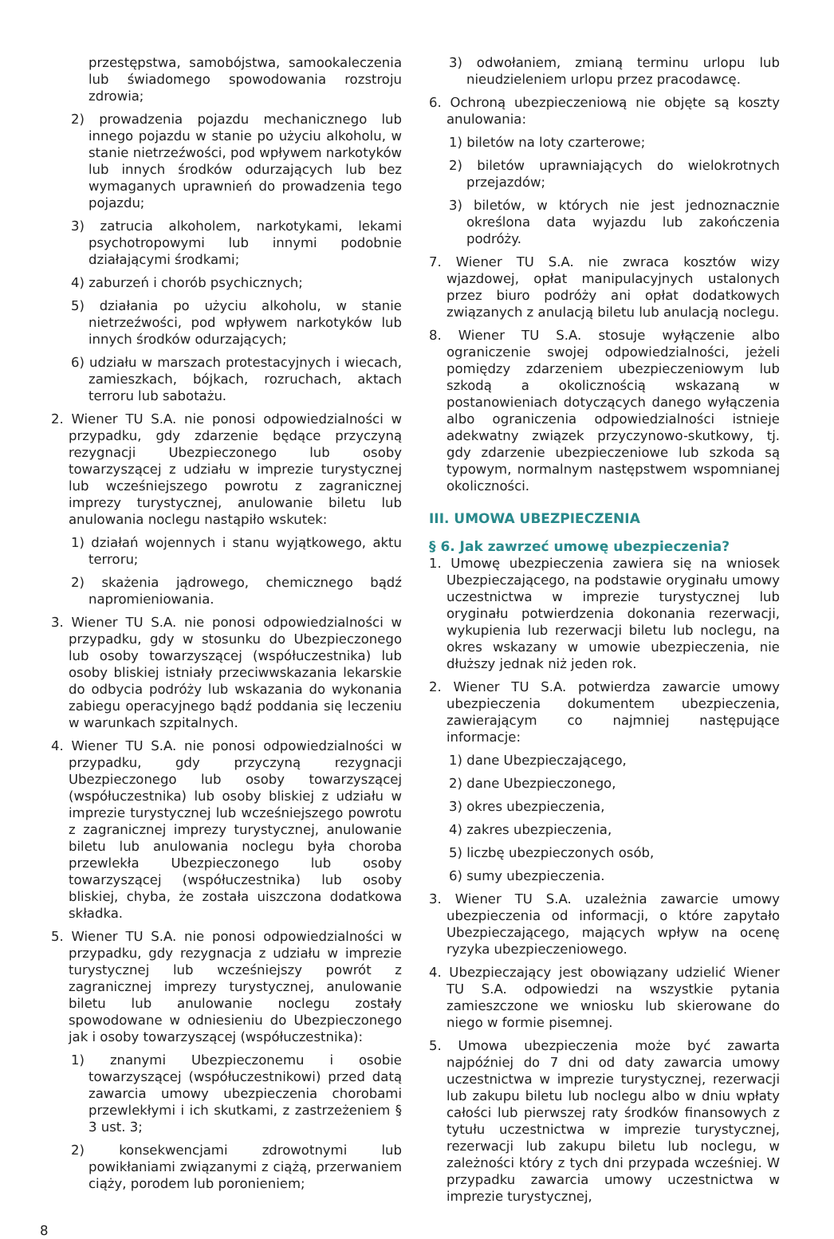przestępstwa, samobójstwa, samookaleczenia lub świadomego spowodowania rozstroju zdrowia;
2) prowadzenia pojazdu mechanicznego lub innego pojazdu w stanie po użyciu alkoholu, w stanie nietrzeźwości, pod wpływem narkotyków lub innych środków odurzających lub bez wymaganych uprawnień do prowadzenia tego pojazdu;
3) zatrucia alkoholem, narkotykami, lekami psychotropowymi lub innymi podobnie działającymi środkami;
4) zaburzeń i chorób psychicznych;
5) działania po użyciu alkoholu, w stanie nietrzeźwości, pod wpływem narkotyków lub innych środków odurzających;
6) udziału w marszach protestacyjnych i wiecach, zamieszkach, bójkach, rozruchach, aktach terroru lub sabotażu.
2. Wiener TU S.A. nie ponosi odpowiedzialności w przypadku, gdy zdarzenie będące przyczyną rezygnacji Ubezpieczonego lub osoby towarzyszącej z udziału w imprezie turystycznej lub wcześniejszego powrotu z zagranicznej imprezy turystycznej, anulowanie biletu lub anulowania noclegu nastąpiło wskutek:
1) działań wojennych i stanu wyjątkowego, aktu terroru;
2) skażenia jądrowego, chemicznego bądź napromieniowania.
3. Wiener TU S.A. nie ponosi odpowiedzialności w przypadku, gdy w stosunku do Ubezpieczonego lub osoby towarzyszącej (współuczestnika) lub osoby bliskiej istniały przeciwwskazania lekarskie do odbycia podróży lub wskazania do wykonania zabiegu operacyjnego bądź poddania się leczeniu w warunkach szpitalnych.
4. Wiener TU S.A. nie ponosi odpowiedzialności w przypadku, gdy przyczyną rezygnacji Ubezpieczonego lub osoby towarzyszącej (współuczestnika) lub osoby bliskiej z udziału w imprezie turystycznej lub wcześniejszego powrotu z zagranicznej imprezy turystycznej, anulowanie biletu lub anulowania noclegu była choroba przewlekła Ubezpieczonego lub osoby towarzyszącej (współuczestnika) lub osoby bliskiej, chyba, że została uiszczona dodatkowa składka.
5. Wiener TU S.A. nie ponosi odpowiedzialności w przypadku, gdy rezygnacja z udziału w imprezie turystycznej lub wcześniejszy powrót z zagranicznej imprezy turystycznej, anulowanie biletu lub anulowanie noclegu zostały spowodowane w odniesieniu do Ubezpieczonego jak i osoby towarzyszącej (współuczestnika):
1) znanymi Ubezpieczonemu i osobie towarzyszącej (współuczestnikowi) przed datą zawarcia umowy ubezpieczenia chorobami przewlekłymi i ich skutkami, z zastrzeżeniem § 3 ust. 3;
2) konsekwencjami zdrowotnymi lub powikłaniami związanymi z ciążą, przerwaniem ciąży, porodem lub poronieniem;
3) odwołaniem, zmianą terminu urlopu lub nieudzieleniem urlopu przez pracodawcę.
6. Ochroną ubezpieczeniową nie objęte są koszty anulowania:
1) biletów na loty czarterowe;
2) biletów uprawniających do wielokrotnych przejazdów;
3) biletów, w których nie jest jednoznacznie określona data wyjazdu lub zakończenia podróży.
7. Wiener TU S.A. nie zwraca kosztów wizy wjazdowej, opłat manipulacyjnych ustalonych przez biuro podróży ani opłat dodatkowych związanych z anulacją biletu lub anulacją noclegu.
8. Wiener TU S.A. stosuje wyłączenie albo ograniczenie swojej odpowiedzialności, jeżeli pomiędzy zdarzeniem ubezpieczeniowym lub szkodą a okolicznością wskazaną w postanowieniach dotyczących danego wyłączenia albo ograniczenia odpowiedzialności istnieje adekwatny związek przyczynowo-skutkowy, tj. gdy zdarzenie ubezpieczeniowe lub szkoda są typowym, normalnym następstwem wspomnianej okoliczności.
III. UMOWA UBEZPIECZENIA
§ 6. Jak zawrzeć umowę ubezpieczenia?
1. Umowę ubezpieczenia zawiera się na wniosek Ubezpieczającego, na podstawie oryginału umowy uczestnictwa w imprezie turystycznej lub oryginału potwierdzenia dokonania rezerwacji, wykupienia lub rezerwacji biletu lub noclegu, na okres wskazany w umowie ubezpieczenia, nie dłuższy jednak niż jeden rok.
2. Wiener TU S.A. potwierdza zawarcie umowy ubezpieczenia dokumentem ubezpieczenia, zawierającym co najmniej następujące informacje:
1) dane Ubezpieczającego,
2) dane Ubezpieczonego,
3) okres ubezpieczenia,
4) zakres ubezpieczenia,
5) liczbę ubezpieczonych osób,
6) sumy ubezpieczenia.
3. Wiener TU S.A. uzależnia zawarcie umowy ubezpieczenia od informacji, o które zapytało Ubezpieczającego, mających wpływ na ocenę ryzyka ubezpieczeniowego.
4. Ubezpieczający jest obowiązany udzielić Wiener TU S.A. odpowiedzi na wszystkie pytania zamieszczone we wniosku lub skierowane do niego w formie pisemnej.
5. Umowa ubezpieczenia może być zawarta najpóźniej do 7 dni od daty zawarcia umowy uczestnictwa w imprezie turystycznej, rezerwacji lub zakupu biletu lub noclegu albo w dniu wpłaty całości lub pierwszej raty środków finansowych z tytułu uczestnictwa w imprezie turystycznej, rezerwacji lub zakupu biletu lub noclegu, w zależności który z tych dni przypada wcześniej. W przypadku zawarcia umowy uczestnictwa w imprezie turystycznej,
8